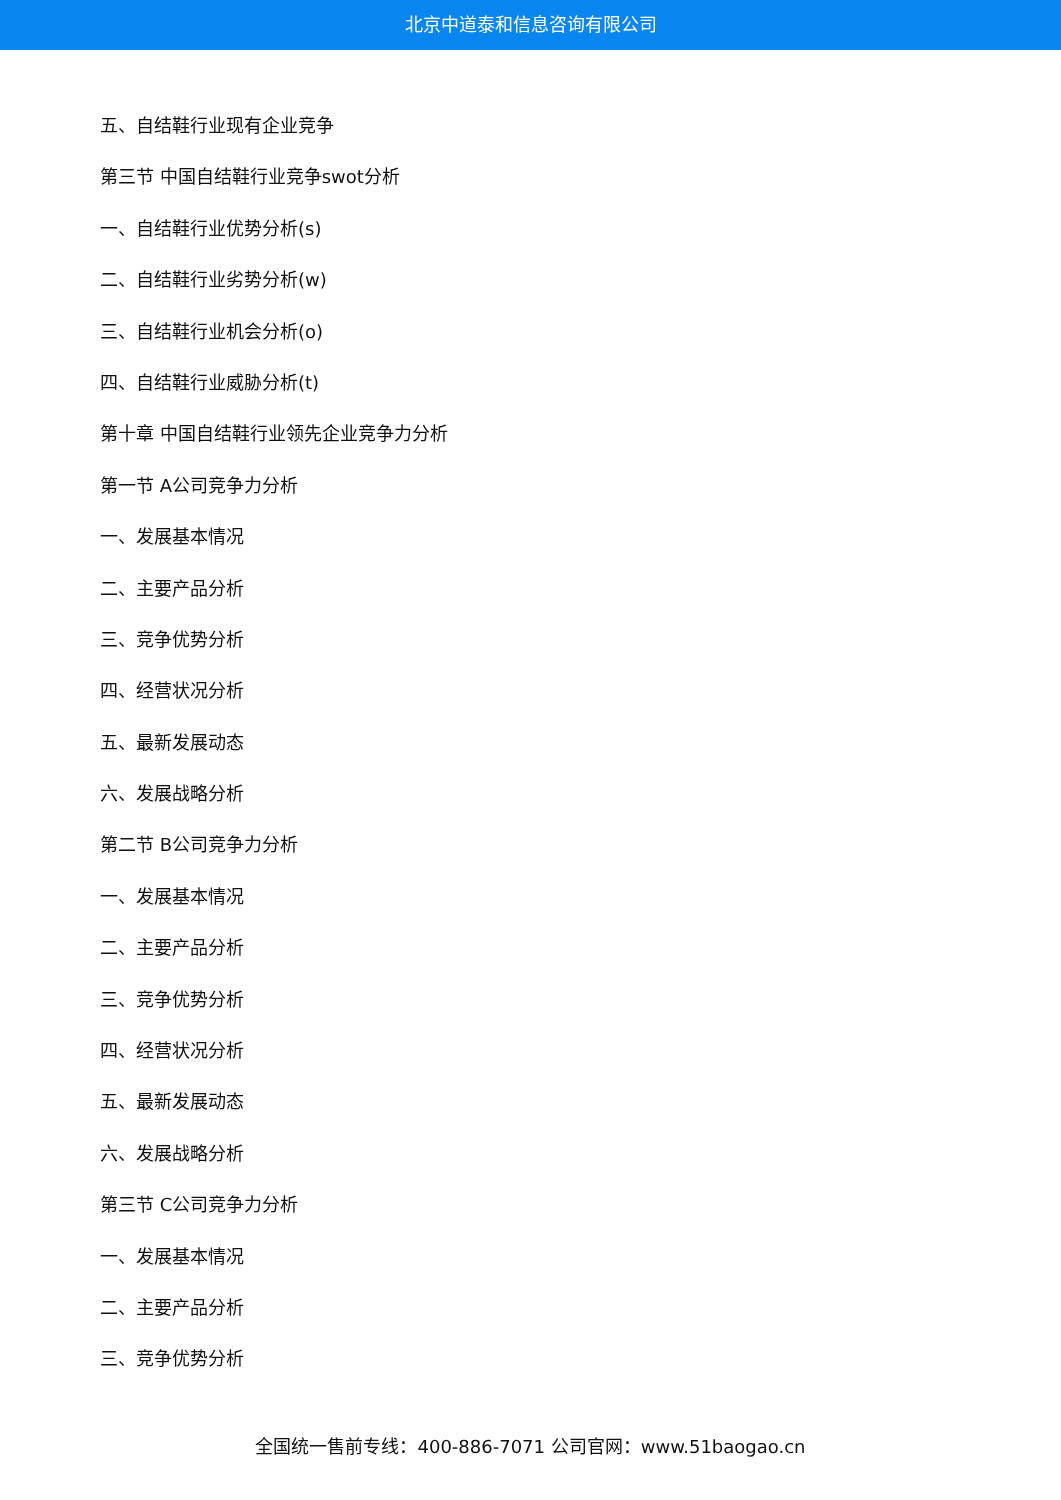北京中道泰和信息咨询有限公司
五、自结鞋行业现有企业竞争
第三节 中国自结鞋行业竞争swot分析
一、自结鞋行业优势分析(s)
二、自结鞋行业劣势分析(w)
三、自结鞋行业机会分析(o)
四、自结鞋行业威胁分析(t)
第十章 中国自结鞋行业领先企业竞争力分析
第一节 A公司竞争力分析
一、发展基本情况
二、主要产品分析
三、竞争优势分析
四、经营状况分析
五、最新发展动态
六、发展战略分析
第二节 B公司竞争力分析
一、发展基本情况
二、主要产品分析
三、竞争优势分析
四、经营状况分析
五、最新发展动态
六、发展战略分析
第三节 C公司竞争力分析
一、发展基本情况
二、主要产品分析
三、竞争优势分析
全国统一售前专线：400-886-7071 公司官网：www.51baogao.cn